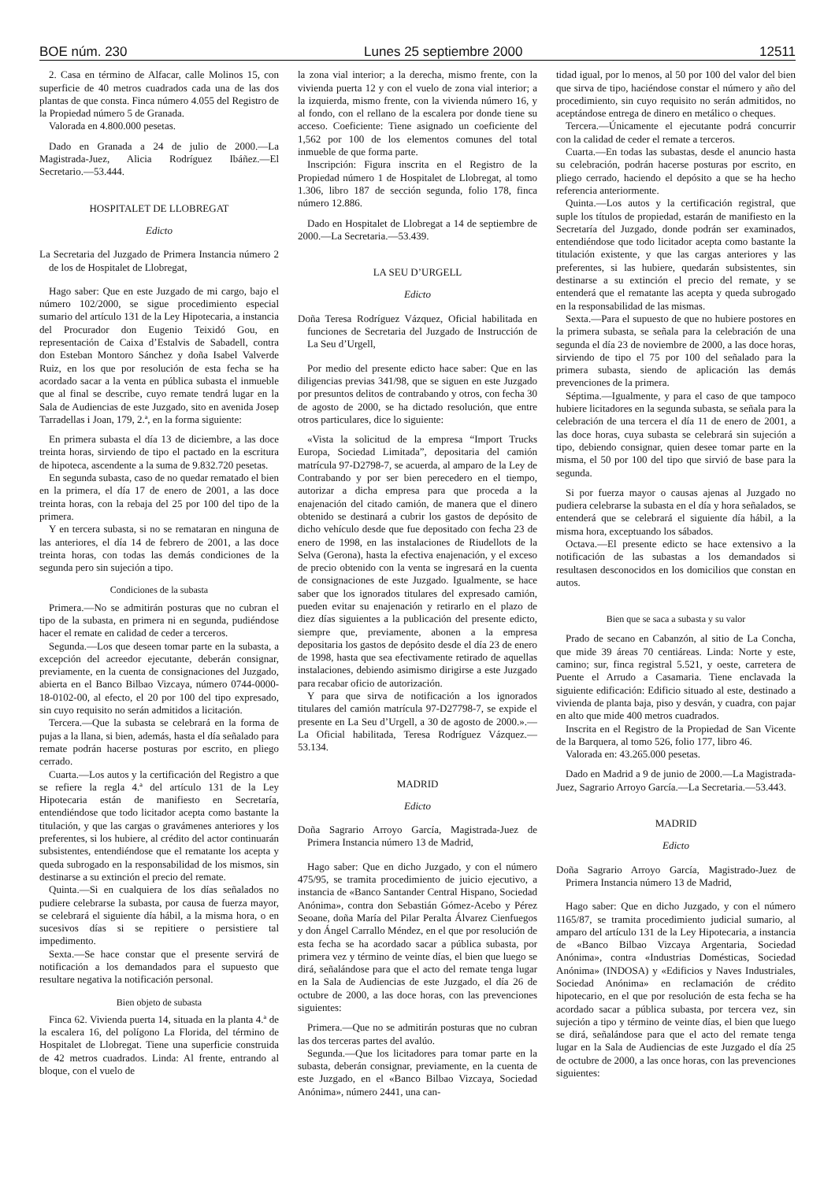BOE núm. 230 Lunes 25 septiembre 2000 12511
2. Casa en término de Alfacar, calle Molinos 15, con superficie de 40 metros cuadrados cada una de las dos plantas de que consta. Finca número 4.055 del Registro de la Propiedad número 5 de Granada.
Valorada en 4.800.000 pesetas.
Dado en Granada a 24 de julio de 2000.—La Magistrada-Juez, Alicia Rodríguez Ibáñez.—El Secretario.—53.444.
HOSPITALET DE LLOBREGAT
Edicto
La Secretaria del Juzgado de Primera Instancia número 2 de los de Hospitalet de Llobregat,
Hago saber: Que en este Juzgado de mi cargo, bajo el número 102/2000, se sigue procedimiento especial sumario del artículo 131 de la Ley Hipotecaria, a instancia del Procurador don Eugenio Teixidó Gou, en representación de Caixa d’Estalvis de Sabadell, contra don Esteban Montoro Sánchez y doña Isabel Valverde Ruiz, en los que por resolución de esta fecha se ha acordado sacar a la venta en pública subasta el inmueble que al final se describe, cuyo remate tendrá lugar en la Sala de Audiencias de este Juzgado, sito en avenida Josep Tarradellas i Joan, 179, 2.ª, en la forma siguiente:
En primera subasta el día 13 de diciembre, a las doce treinta horas, sirviendo de tipo el pactado en la escritura de hipoteca, ascendente a la suma de 9.832.720 pesetas.
En segunda subasta, caso de no quedar rematado el bien en la primera, el día 17 de enero de 2001, a las doce treinta horas, con la rebaja del 25 por 100 del tipo de la primera.
Y en tercera subasta, si no se remataran en ninguna de las anteriores, el día 14 de febrero de 2001, a las doce treinta horas, con todas las demás condiciones de la segunda pero sin sujeción a tipo.
Condiciones de la subasta
Primera.—No se admitirán posturas que no cubran el tipo de la subasta, en primera ni en segunda, pudiéndose hacer el remate en calidad de ceder a terceros.
Segunda.—Los que deseen tomar parte en la subasta, a excepción del acreedor ejecutante, deberán consignar, previamente, en la cuenta de consignaciones del Juzgado, abierta en el Banco Bilbao Vizcaya, número 0744-0000-18-0102-00, al efecto, el 20 por 100 del tipo expresado, sin cuyo requisito no serán admitidos a licitación.
Tercera.—Que la subasta se celebrará en la forma de pujas a la llana, si bien, además, hasta el día señalado para remate podrán hacerse posturas por escrito, en pliego cerrado.
Cuarta.—Los autos y la certificación del Registro a que se refiere la regla 4.ª del artículo 131 de la Ley Hipotecaria están de manifiesto en Secretaría, entendiéndose que todo licitador acepta como bastante la titulación, y que las cargas o gravámenes anteriores y los preferentes, si los hubiere, al crédito del actor continuarán subsistentes, entendiéndose que el rematante los acepta y queda subrogado en la responsabilidad de los mismos, sin destinarse a su extinción el precio del remate.
Quinta.—Si en cualquiera de los días señalados no pudiere celebrarse la subasta, por causa de fuerza mayor, se celebrará el siguiente día hábil, a la misma hora, o en sucesivos días si se repitiere o persistiere tal impedimento.
Sexta.—Se hace constar que el presente servirá de notificación a los demandados para el supuesto que resultare negativa la notificación personal.
Bien objeto de subasta
Finca 62. Vivienda puerta 14, situada en la planta 4.ª de la escalera 16, del polígono La Florida, del término de Hospitalet de Llobregat. Tiene una superficie construida de 42 metros cuadrados. Linda: Al frente, entrando al bloque, con el vuelo de
la zona vial interior; a la derecha, mismo frente, con la vivienda puerta 12 y con el vuelo de zona vial interior; a la izquierda, mismo frente, con la vivienda número 16, y al fondo, con el rellano de la escalera por donde tiene su acceso. Coeficiente: Tiene asignado un coeficiente del 1,562 por 100 de los elementos comunes del total inmueble de que forma parte.
Inscripción: Figura inscrita en el Registro de la Propiedad número 1 de Hospitalet de Llobregat, al tomo 1.306, libro 187 de sección segunda, folio 178, finca número 12.886.
Dado en Hospitalet de Llobregat a 14 de septiembre de 2000.—La Secretaria.—53.439.
LA SEU D’URGELL
Edicto
Doña Teresa Rodríguez Vázquez, Oficial habilitada en funciones de Secretaria del Juzgado de Instrucción de La Seu d’Urgell,
Por medio del presente edicto hace saber: Que en las diligencias previas 341/98, que se siguen en este Juzgado por presuntos delitos de contrabando y otros, con fecha 30 de agosto de 2000, se ha dictado resolución, que entre otros particulares, dice lo siguiente:
«Vista la solicitud de la empresa “Import Trucks Europa, Sociedad Limitada”, depositaria del camión matrícula 97-D2798-7, se acuerda, al amparo de la Ley de Contrabando y por ser bien perecedero en el tiempo, autorizar a dicha empresa para que proceda a la enajenación del citado camión, de manera que el dinero obtenido se destinará a cubrir los gastos de depósito de dicho vehículo desde que fue depositado con fecha 23 de enero de 1998, en las instalaciones de Riudellots de la Selva (Gerona), hasta la efectiva enajenación, y el exceso de precio obtenido con la venta se ingresará en la cuenta de consignaciones de este Juzgado. Igualmente, se hace saber que los ignorados titulares del expresado camión, pueden evitar su enajenación y retirarlo en el plazo de diez días siguientes a la publicación del presente edicto, siempre que, previamente, abonen a la empresa depositaria los gastos de depósito desde el día 23 de enero de 1998, hasta que sea efectivamente retirado de aquellas instalaciones, debiendo asimismo dirigirse a este Juzgado para recabar oficio de autorización.
Y para que sirva de notificación a los ignorados titulares del camión matrícula 97-D27798-7, se expide el presente en La Seu d’Urgell, a 30 de agosto de 2000.».—La Oficial habilitada, Teresa Rodríguez Vázquez.—53.134.
MADRID
Edicto
Doña Sagrario Arroyo García, Magistrada-Juez de Primera Instancia número 13 de Madrid,
Hago saber: Que en dicho Juzgado, y con el número 475/95, se tramita procedimiento de juicio ejecutivo, a instancia de «Banco Santander Central Hispano, Sociedad Anónima», contra don Sebastián Gómez-Acebo y Pérez Seoane, doña María del Pilar Peralta Álvarez Cienfuegos y don Ángel Carrallo Méndez, en el que por resolución de esta fecha se ha acordado sacar a pública subasta, por primera vez y término de veinte días, el bien que luego se dirá, señalándose para que el acto del remate tenga lugar en la Sala de Audiencias de este Juzgado, el día 26 de octubre de 2000, a las doce horas, con las prevenciones siguientes:
Primera.—Que no se admitirán posturas que no cubran las dos terceras partes del avalúo.
Segunda.—Que los licitadores para tomar parte en la subasta, deberán consignar, previamente, en la cuenta de este Juzgado, en el «Banco Bilbao Vizcaya, Sociedad Anónima», número 2441, una can-
tidad igual, por lo menos, al 50 por 100 del valor del bien que sirva de tipo, haciéndose constar el número y año del procedimiento, sin cuyo requisito no serán admitidos, no aceptándose entrega de dinero en metálico o cheques.
Tercera.—Únicamente el ejecutante podrá concurrir con la calidad de ceder el remate a terceros.
Cuarta.—En todas las subastas, desde el anuncio hasta su celebración, podrán hacerse posturas por escrito, en pliego cerrado, haciendo el depósito a que se ha hecho referencia anteriormente.
Quinta.—Los autos y la certificación registral, que suple los títulos de propiedad, estarán de manifiesto en la Secretaría del Juzgado, donde podrán ser examinados, entendiéndose que todo licitador acepta como bastante la titulación existente, y que las cargas anteriores y las preferentes, si las hubiere, quedarán subsistentes, sin destinarse a su extinción el precio del remate, y se entenderá que el rematante las acepta y queda subrogado en la responsabilidad de las mismas.
Sexta.—Para el supuesto de que no hubiere postores en la primera subasta, se señala para la celebración de una segunda el día 23 de noviembre de 2000, a las doce horas, sirviendo de tipo el 75 por 100 del señalado para la primera subasta, siendo de aplicación las demás prevenciones de la primera.
Séptima.—Igualmente, y para el caso de que tampoco hubiere licitadores en la segunda subasta, se señala para la celebración de una tercera el día 11 de enero de 2001, a las doce horas, cuya subasta se celebrará sin sujeción a tipo, debiendo consignar, quien desee tomar parte en la misma, el 50 por 100 del tipo que sirvió de base para la segunda.
Si por fuerza mayor o causas ajenas al Juzgado no pudiera celebrarse la subasta en el día y hora señalados, se entenderá que se celebrará el siguiente día hábil, a la misma hora, exceptuando los sábados.
Octava.—El presente edicto se hace extensivo a la notificación de las subastas a los demandados si resultasen desconocidos en los domicilios que constan en autos.
Bien que se saca a subasta y su valor
Prado de secano en Cabanzón, al sitio de La Concha, que mide 39 áreas 70 centiáreas. Linda: Norte y este, camino; sur, finca registral 5.521, y oeste, carretera de Puente el Arrudo a Casamaria. Tiene enclavada la siguiente edificación: Edificio situado al este, destinado a vivienda de planta baja, piso y desván, y cuadra, con pajar en alto que mide 400 metros cuadrados.
Inscrita en el Registro de la Propiedad de San Vicente de la Barquera, al tomo 526, folio 177, libro 46.
Valorada en: 43.265.000 pesetas.
Dado en Madrid a 9 de junio de 2000.—La Magistrada-Juez, Sagrario Arroyo García.—La Secretaria.—53.443.
MADRID
Edicto
Doña Sagrario Arroyo García, Magistrado-Juez de Primera Instancia número 13 de Madrid,
Hago saber: Que en dicho Juzgado, y con el número 1165/87, se tramita procedimiento judicial sumario, al amparo del artículo 131 de la Ley Hipotecaria, a instancia de «Banco Bilbao Vizcaya Argentaria, Sociedad Anónima», contra «Industrias Domésticas, Sociedad Anónima» (INDOSA) y «Edificios y Naves Industriales, Sociedad Anónima» en reclamación de crédito hipotecario, en el que por resolución de esta fecha se ha acordado sacar a pública subasta, por tercera vez, sin sujeción a tipo y término de veinte días, el bien que luego se dirá, señalándose para que el acto del remate tenga lugar en la Sala de Audiencias de este Juzgado el día 25 de octubre de 2000, a las once horas, con las prevenciones siguientes: